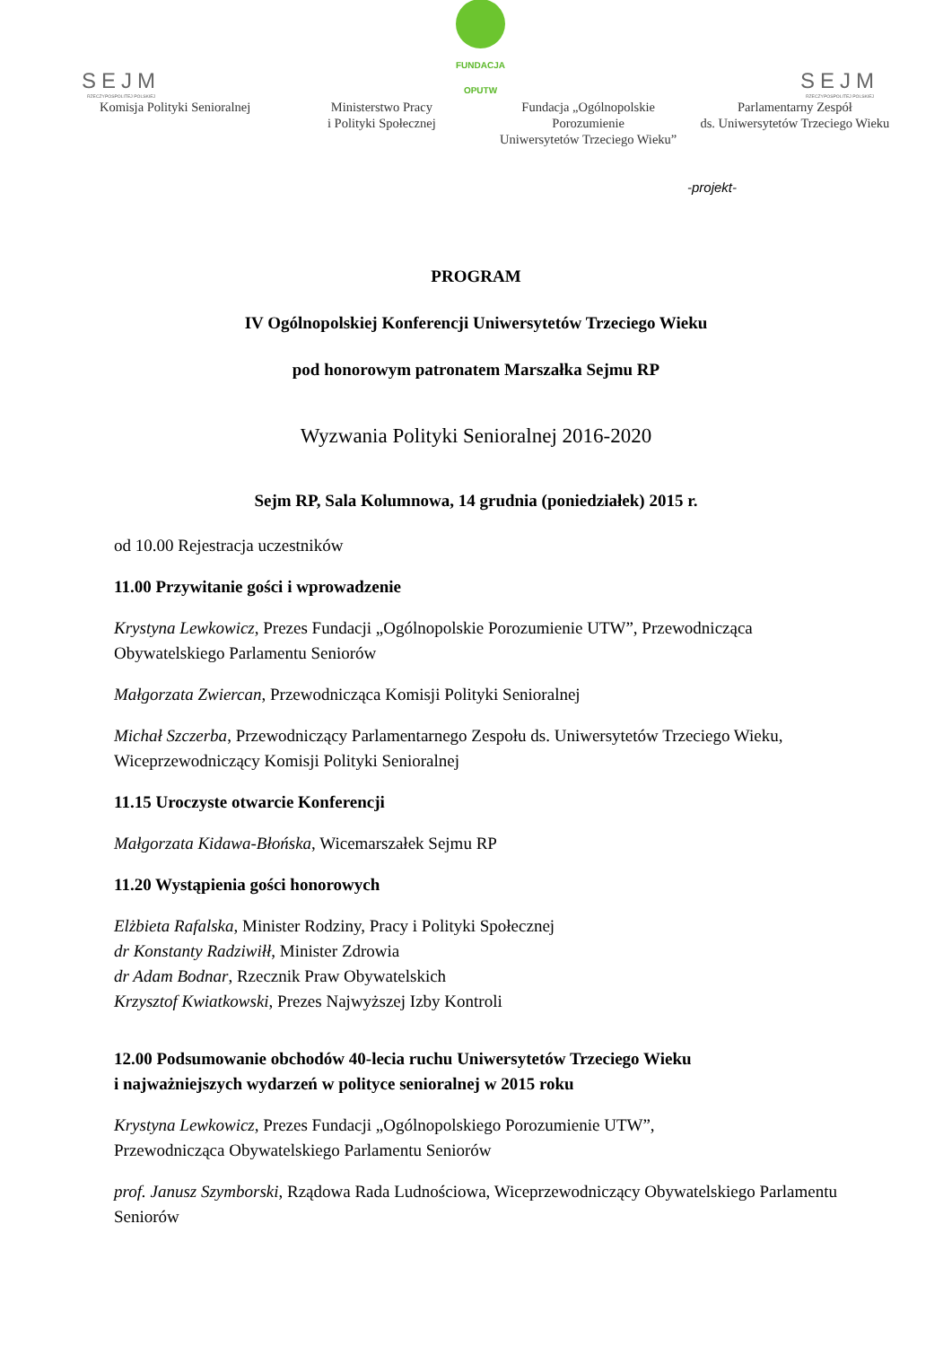SEJM
RZECZYPOSPOLITEJ POLSKIEJ
FUNDACJA
OPUTW
SEJM
RZECZYPOSPOLITEJ POLSKIEJ
Komisja Polityki Senioralnej Ministerstwo Pracy
i Polityki Społecznej
Fundacja „Ogólnopolskie Porozumienie
Uniwersytetów Trzeciego Wieku”
Parlamentarny Zespół
ds. Uniwersytetów Trzeciego Wieku
-projekt-
PROGRAM
IV Ogólnopolskiej Konferencji Uniwersytetów Trzeciego Wieku
pod honorowym patronatem Marszałka Sejmu RP
Wyzwania Polityki Senioralnej 2016-2020
Sejm RP, Sala Kolumnowa, 14 grudnia (poniedziałek) 2015 r.
od 10.00 Rejestracja uczestników
11.00 Przywitanie gości i wprowadzenie
Krystyna Lewkowicz, Prezes Fundacji „Ogólnopolskie Porozumienie UTW”, Przewodnicząca Obywatelskiego Parlamentu Seniorów
Małgorzata Zwiercan, Przewodnicząca Komisji Polityki Senioralnej
Michał Szczerba, Przewodniczący Parlamentarnego Zespołu ds. Uniwersytetów Trzeciego Wieku, Wiceprzewodniczący Komisji Polityki Senioralnej
11.15 Uroczyste otwarcie Konferencji
Małgorzata Kidawa-Błońska, Wicemarszałek Sejmu RP
11.20 Wystąpienia gości honorowych
Elżbieta Rafalska, Minister Rodziny, Pracy i Polityki Społecznej
dr Konstanty Radziwiłł, Minister Zdrowia
dr Adam Bodnar, Rzecznik Praw Obywatelskich
Krzysztof Kwiatkowski, Prezes Najwyższej Izby Kontroli
12.00 Podsumowanie obchodów 40-lecia ruchu Uniwersytetów Trzeciego Wieku
i najważniejszych wydarzeń w polityce senioralnej w 2015 roku
Krystyna Lewkowicz, Prezes Fundacji „Ogólnopolskiego Porozumienie UTW”,
Przewodnicząca Obywatelskiego Parlamentu Seniorów
prof. Janusz Szymborski, Rządowa Rada Ludnościowa, Wiceprzewodniczący Obywatelskiego Parlamentu Seniorów